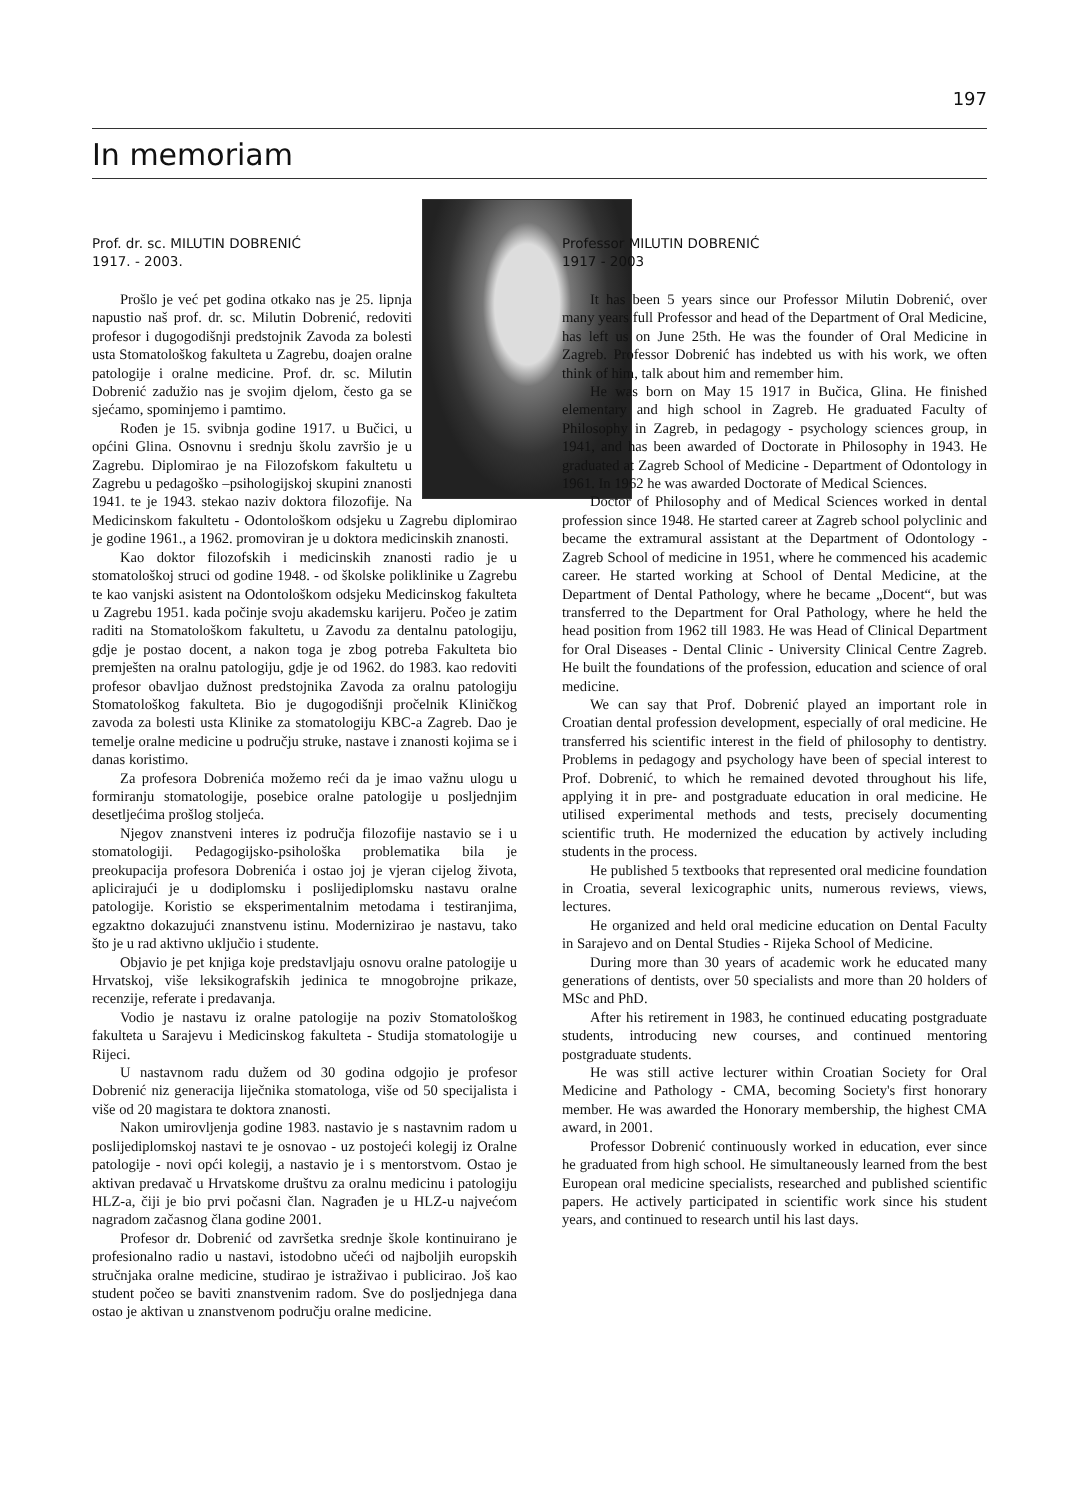197
In memoriam
Prof. dr. sc. MILUTIN DOBRENIĆ
1917. - 2003.
Prošlo je već pet godina otkako nas je 25. lipnja napustio naš prof. dr. sc. Milutin Dobrenić, redoviti profesor i dugogodišnji predstojnik Zavoda za bolesti usta Stomatološkog fakulteta u Zagrebu, doajen oralne patologije i oralne medicine. Prof. dr. sc. Milutin Dobrenić zadužio nas je svojim djelom, često ga se sjećamo, spominjemo i pamtimo.
Rođen je 15. svibnja godine 1917. u Bučici, u općini Glina. Osnovnu i srednju školu završio je u Zagrebu. Diplomirao je na Filozofskom fakultetu u Zagrebu u pedagoško –psihologijskoj skupini znanosti 1941. te je 1943. stekao naziv doktora filozofije. Na Medicinskom fakultetu - Odontološkom odsjeku u Zagrebu diplomirao je godine 1961., a 1962. promoviran je u doktora medicinskih znanosti.
Kao doktor filozofskih i medicinskih znanosti radio je u stomatološkoj struci od godine 1948. - od školske poliklinike u Zagrebu te kao vanjski asistent na Odontološkom odsjeku Medicinskog fakulteta u Zagrebu 1951. kada počinje svoju akademsku karijeru. Počeo je zatim raditi na Stomatološkom fakultetu, u Zavodu za dentalnu patologiju, gdje je postao docent, a nakon toga je zbog potreba Fakulteta bio premješten na oralnu patologiju, gdje je od 1962. do 1983. kao redoviti profesor obavljao dužnost predstojnika Zavoda za oralnu patologiju Stomatološkog fakulteta. Bio je dugogodišnji pročelnik Kliničkog zavoda za bolesti usta Klinike za stomatologiju KBC-a Zagreb. Dao je temelje oralne medicine u području struke, nastave i znanosti kojima se i danas koristimo.
Za profesora Dobrenića možemo reći da je imao važnu ulogu u formiranju stomatologije, posebice oralne patologije u posljednjim desetljećima prošlog stoljeća.
Njegov znanstveni interes iz područja filozofije nastavio se i u stomatologiji. Pedagogijsko-psihološka problematika bila je preokupacija profesora Dobrenića i ostao joj je vjeran cijelog života, aplicirajući je u dodiplomsku i poslijediplomsku nastavu oralne patologije. Koristio se eksperimentalnim metodama i testiranjima, egzaktno dokazujući znanstvenu istinu. Modernizirao je nastavu, tako što je u rad aktivno uključio i studente.
Objavio je pet knjiga koje predstavljaju osnovu oralne patologije u Hrvatskoj, više leksikografskih jedinica te mnogobrojne prikaze, recenzije, referate i predavanja.
Vodio je nastavu iz oralne patologije na poziv Stomatološkog fakulteta u Sarajevu i Medicinskog fakulteta - Studija stomatologije u Rijeci.
U nastavnom radu dužem od 30 godina odgojio je profesor Dobrenić niz generacija liječnika stomatologa, više od 50 specijalista i više od 20 magistara te doktora znanosti.
Nakon umirovljenja godine 1983. nastavio je s nastavnim radom u poslijediplomskoj nastavi te je osnovao - uz postojeći kolegij iz Oralne patologije - novi opći kolegij, a nastavio je i s mentorstvom. Ostao je aktivan predavač u Hrvatskome društvu za oralnu medicinu i patologiju HLZ-a, čiji je bio prvi počasni član. Nagrađen je u HLZ-u najvećom nagradom začasnog člana godine 2001.
Profesor dr. Dobrenić od završetka srednje škole kontinuirano je profesionalno radio u nastavi, istodobno učeći od najboljih europskih stručnjaka oralne medicine, studirao je istraživao i publicirao. Još kao student počeo se baviti znanstvenim radom. Sve do posljednjega dana ostao je aktivan u znanstvenom području oralne medicine.
Professor MILUTIN DOBRENIĆ
1917 - 2003
It has been 5 years since our Professor Milutin Dobrenić, over many years full Professor and head of the Department of Oral Medicine, has left us on June 25th. He was the founder of Oral Medicine in Zagreb. Professor Dobrenić has indebted us with his work, we often think of him, talk about him and remember him.
He was born on May 15 1917 in Bučica, Glina. He finished elementary and high school in Zagreb. He graduated Faculty of Philosophy in Zagreb, in pedagogy - psychology sciences group, in 1941, and has been awarded of Doctorate in Philosophy in 1943. He graduated at Zagreb School of Medicine - Department of Odontology in 1961. In 1962 he was awarded Doctorate of Medical Sciences.
Doctor of Philosophy and of Medical Sciences worked in dental profession since 1948. He started career at Zagreb school polyclinic and became the extramural assistant at the Department of Odontology - Zagreb School of medicine in 1951, where he commenced his academic career. He started working at School of Dental Medicine, at the Department of Dental Pathology, where he became „Docent“, but was transferred to the Department for Oral Pathology, where he held the head position from 1962 till 1983. He was Head of Clinical Department for Oral Diseases - Dental Clinic - University Clinical Centre Zagreb. He built the foundations of the profession, education and science of oral medicine.
We can say that Prof. Dobrenić played an important role in Croatian dental profession development, especially of oral medicine. He transferred his scientific interest in the field of philosophy to dentistry. Problems in pedagogy and psychology have been of special interest to Prof. Dobrenić, to which he remained devoted throughout his life, applying it in pre- and postgraduate education in oral medicine. He utilised experimental methods and tests, precisely documenting scientific truth. He modernized the education by actively including students in the process.
He published 5 textbooks that represented oral medicine foundation in Croatia, several lexicographic units, numerous reviews, views, lectures.
He organized and held oral medicine education on Dental Faculty in Sarajevo and on Dental Studies - Rijeka School of Medicine.
During more than 30 years of academic work he educated many generations of dentists, over 50 specialists and more than 20 holders of MSc and PhD.
After his retirement in 1983, he continued educating postgraduate students, introducing new courses, and continued mentoring postgraduate students.
He was still active lecturer within Croatian Society for Oral Medicine and Pathology - CMA, becoming Society's first honorary member. He was awarded the Honorary membership, the highest CMA award, in 2001.
Professor Dobrenić continuously worked in education, ever since he graduated from high school. He simultaneously learned from the best European oral medicine specialists, researched and published scientific papers. He actively participated in scientific work since his student years, and continued to research until his last days.